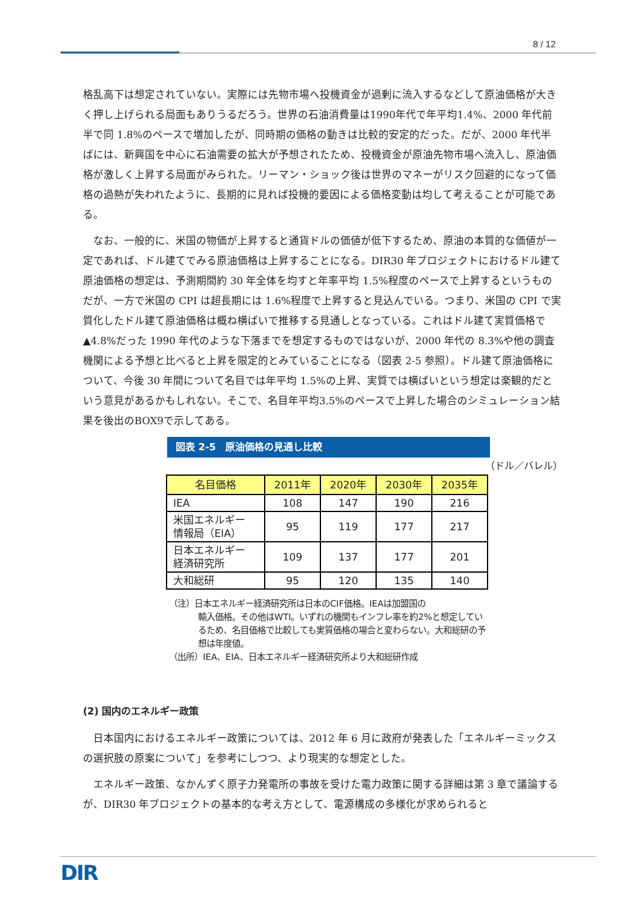8 / 12
格乱高下は想定されていない。実際には先物市場へ投機資金が過剰に流入するなどして原油価格が大きく押し上げられる局面もありうるだろう。世界の石油消費量は1990年代で年平均1.4%、2000 年代前半で同 1.8%のペースで増加したが、同時期の価格の動きは比較的安定的だった。だが、2000 年代半ばには、新興国を中心に石油需要の拡大が予想されたため、投機資金が原油先物市場へ流入し、原油価格が激しく上昇する局面がみられた。リーマン・ショック後は世界のマネーがリスク回避的になって価格の過熱が失われたように、長期的に見れば投機的要因による価格変動は均して考えることが可能である。
なお、一般的に、米国の物価が上昇すると通貨ドルの価値が低下するため、原油の本質的な価値が一定であれば、ドル建てでみる原油価格は上昇することになる。DIR30 年プロジェクトにおけるドル建て原油価格の想定は、予測期間約 30 年全体を均すと年率平均 1.5%程度のペースで上昇するというものだが、一方で米国の CPI は超長期には 1.6%程度で上昇すると見込んでいる。つまり、米国の CPI で実質化したドル建て原油価格は概ね横ばいで推移する見通しとなっている。これはドル建て実質価格で▲4.8%だった 1990 年代のような下落までを想定するものではないが、2000 年代の 8.3%や他の調査機関による予想と比べると上昇を限定的とみていることになる（図表 2-5 参照）。ドル建て原油価格について、今後 30 年間について名目では年平均 1.5%の上昇、実質では横ばいという想定は楽観的だという意見があるかもしれない。そこで、名目年平均3.5%のペースで上昇した場合のシミュレーション結果を後出のBOX9で示してある。
図表 2-5　原油価格の見通し比較
（ドル／バレル）
| 名目価格 | 2011年 | 2020年 | 2030年 | 2035年 |
| --- | --- | --- | --- | --- |
| IEA | 108 | 147 | 190 | 216 |
| 米国エネルギー 情報局（EIA） | 95 | 119 | 177 | 217 |
| 日本エネルギー 経済研究所 | 109 | 137 | 177 | 201 |
| 大和総研 | 95 | 120 | 135 | 140 |
（注）日本エネルギー経済研究所は日本のCIF価格。IEAは加盟国の
輸入価格。その他はWTI。いずれの機関もインフレ率を約2%と想定しているため、名目価格で比較しても実質価格の場合と変わらない。大和総研の予想は年度値。
（出所）IEA、EIA、日本エネルギー経済研究所より大和総研作成
(2) 国内のエネルギー政策
日本国内におけるエネルギー政策については、2012 年 6 月に政府が発表した「エネルギーミックスの選択肢の原案について」を参考にしつつ、より現実的な想定とした。
エネルギー政策、なかんずく原子力発電所の事故を受けた電力政策に関する詳細は第 3 章で議論するが、DIR30 年プロジェクトの基本的な考え方として、電源構成の多様化が求められると
DIR